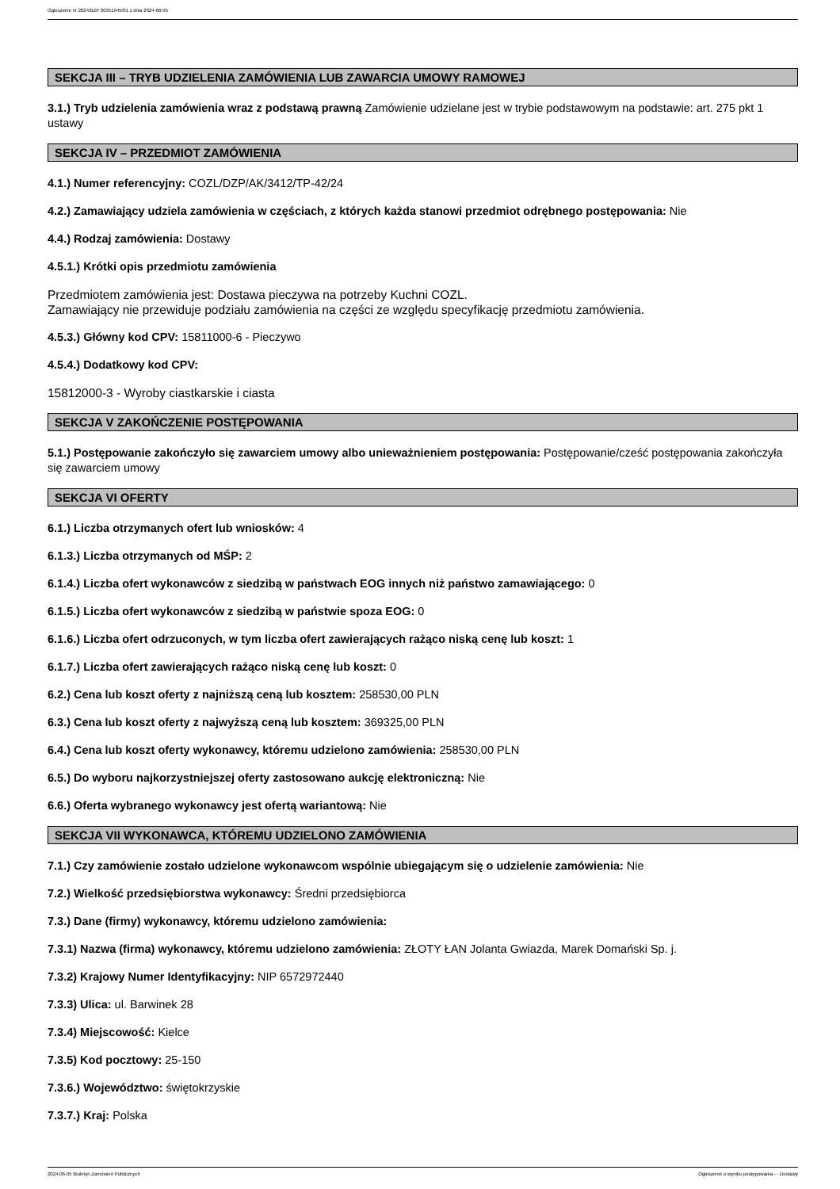Ogłoszenie nr 2024/BZP 00351945/01 z dnia 2024-06-05
SEKCJA III – TRYB UDZIELENIA ZAMÓWIENIA LUB ZAWARCIA UMOWY RAMOWEJ
3.1.) Tryb udzielenia zamówienia wraz z podstawą prawną Zamówienie udzielane jest w trybie podstawowym na podstawie: art. 275 pkt 1 ustawy
SEKCJA IV – PRZEDMIOT ZAMÓWIENIA
4.1.) Numer referencyjny: COZL/DZP/AK/3412/TP-42/24
4.2.) Zamawiający udziela zamówienia w częściach, z których każda stanowi przedmiot odrębnego postępowania: Nie
4.4.) Rodzaj zamówienia: Dostawy
4.5.1.) Krótki opis przedmiotu zamówienia
Przedmiotem zamówienia jest: Dostawa pieczywa na potrzeby Kuchni COZL.
Zamawiający nie przewiduje podziału zamówienia na części ze względu specyfikację przedmiotu zamówienia.
4.5.3.) Główny kod CPV: 15811000-6 - Pieczywo
4.5.4.) Dodatkowy kod CPV:
15812000-3 - Wyroby ciastkarskie i ciasta
SEKCJA V ZAKOŃCZENIE POSTĘPOWANIA
5.1.) Postępowanie zakończyło się zawarciem umowy albo unieważnieniem postępowania: Postępowanie/cześć postępowania zakończyła się zawarciem umowy
SEKCJA VI OFERTY
6.1.) Liczba otrzymanych ofert lub wniosków: 4
6.1.3.) Liczba otrzymanych od MŚP: 2
6.1.4.) Liczba ofert wykonawców z siedzibą w państwach EOG innych niż państwo zamawiającego: 0
6.1.5.) Liczba ofert wykonawców z siedzibą w państwie spoza EOG: 0
6.1.6.) Liczba ofert odrzuconych, w tym liczba ofert zawierających rażąco niską cenę lub koszt: 1
6.1.7.) Liczba ofert zawierających rażąco niską cenę lub koszt: 0
6.2.) Cena lub koszt oferty z najniższą ceną lub kosztem: 258530,00 PLN
6.3.) Cena lub koszt oferty z najwyższą ceną lub kosztem: 369325,00 PLN
6.4.) Cena lub koszt oferty wykonawcy, któremu udzielono zamówienia: 258530,00 PLN
6.5.) Do wyboru najkorzystniejszej oferty zastosowano aukcję elektroniczną: Nie
6.6.) Oferta wybranego wykonawcy jest ofertą wariantową: Nie
SEKCJA VII WYKONAWCA, KTÓREMU UDZIELONO ZAMÓWIENIA
7.1.) Czy zamówienie zostało udzielone wykonawcom wspólnie ubiegającym się o udzielenie zamówienia: Nie
7.2.) Wielkość przedsiębiorstwa wykonawcy: Średni przedsiębiorca
7.3.) Dane (firmy) wykonawcy, któremu udzielono zamówienia:
7.3.1) Nazwa (firma) wykonawcy, któremu udzielono zamówienia: ZŁOTY ŁAN Jolanta Gwiazda, Marek Domański Sp. j.
7.3.2) Krajowy Numer Identyfikacyjny: NIP 6572972440
7.3.3) Ulica: ul. Barwinek 28
7.3.4) Miejscowość: Kielce
7.3.5) Kod pocztowy: 25-150
7.3.6.) Województwo: świętokrzyskie
7.3.7.) Kraj: Polska
2024-06-05 Biuletyn Zamówień Publicznych Ogłoszenie o wyniku postępowania - - Dostawy